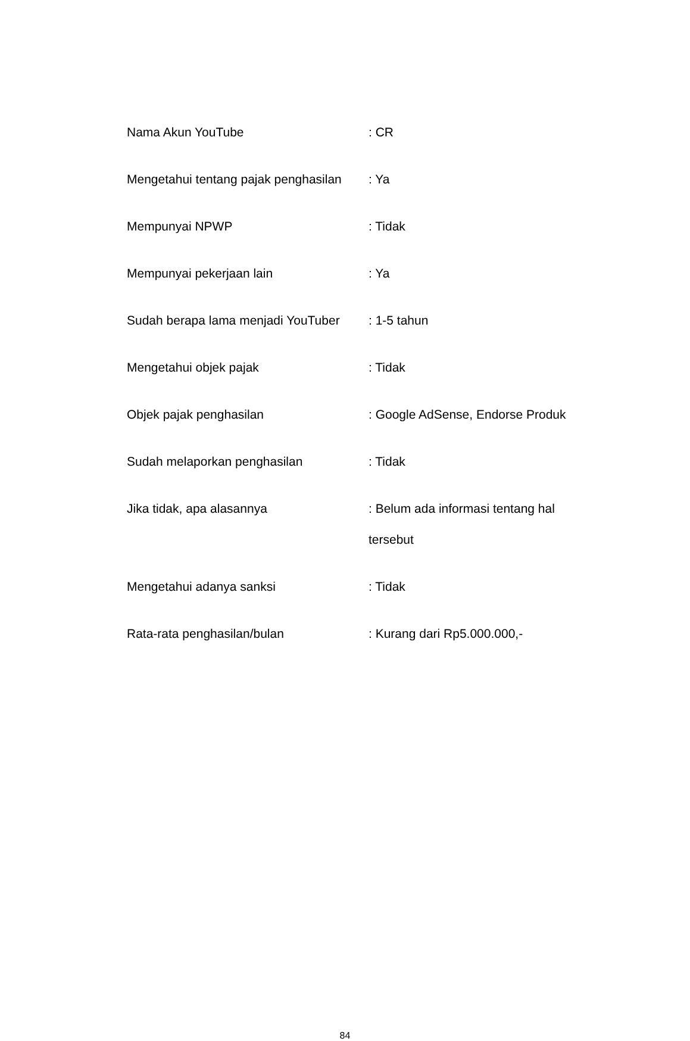Nama Akun YouTube
: CR
Mengetahui tentang pajak penghasilan
: Ya
Mempunyai NPWP
: Tidak
Mempunyai pekerjaan lain
: Ya
Sudah berapa lama menjadi YouTuber
: 1-5 tahun
Mengetahui objek pajak
: Tidak
Objek pajak penghasilan
: Google AdSense, Endorse Produk
Sudah melaporkan penghasilan
: Tidak
Jika tidak, apa alasannya
: Belum ada informasi tentang hal tersebut
Mengetahui adanya sanksi
: Tidak
Rata-rata penghasilan/bulan
: Kurang dari Rp5.000.000,-
84